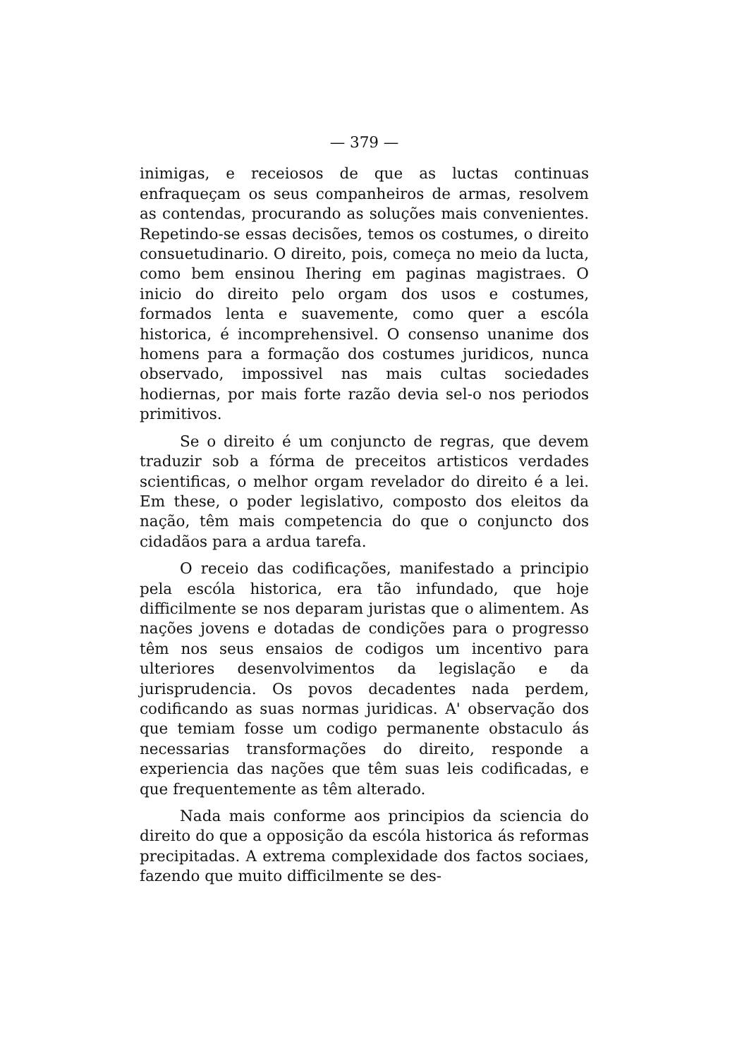— 379 —
inimigas, e receiosos de que as luctas continuas enfraqueçam os seus companheiros de armas, resolvem as contendas, procurando as soluções mais convenientes. Repetindo-se essas decisões, temos os costumes, o direito consuetudinario. O direito, pois, começa no meio da lucta, como bem ensinou Ihering em paginas magistraes. O inicio do direito pelo orgam dos usos e costumes, formados lenta e suavemente, como quer a escóla historica, é incomprehensivel. O consenso unanime dos homens para a formação dos costumes juridicos, nunca observado, impossivel nas mais cultas sociedades hodiernas, por mais forte razão devia sel-o nos periodos primitivos.
Se o direito é um conjuncto de regras, que devem traduzir sob a fórma de preceitos artisticos verdades scientificas, o melhor orgam revelador do direito é a lei. Em these, o poder legislativo, composto dos eleitos da nação, têm mais competencia do que o conjuncto dos cidadãos para a ardua tarefa.
O receio das codificações, manifestado a principio pela escóla historica, era tão infundado, que hoje difficilmente se nos deparam juristas que o alimentem. As nações jovens e dotadas de condições para o progresso têm nos seus ensaios de codigos um incentivo para ulteriores desenvolvimentos da legislação e da jurisprudencia. Os povos decadentes nada perdem, codificando as suas normas juridicas. A' observação dos que temiam fosse um codigo permanente obstaculo ás necessarias transformações do direito, responde a experiencia das nações que têm suas leis codificadas, e que frequentemente as têm alterado.
Nada mais conforme aos principios da sciencia do direito do que a opposição da escóla historica ás reformas precipitadas. A extrema complexidade dos factos sociaes, fazendo que muito difficilmente se des-